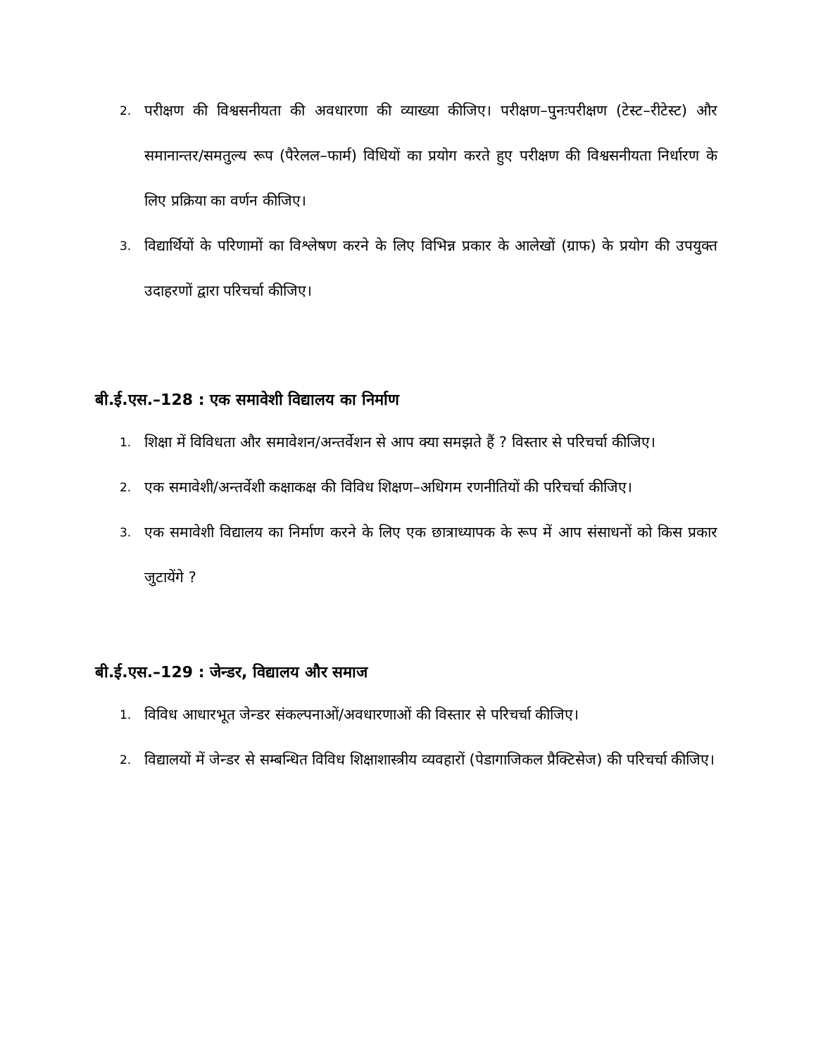2. परीक्षण की विश्वसनीयता की अवधारणा की व्याख्या कीजिए। परीक्षण–पुनःपरीक्षण (टेस्ट–रीटेस्ट) और समानान्तर/समतुल्य रूप (पैरेलल–फार्म) विधियों का प्रयोग करते हुए परीक्षण की विश्वसनीयता निर्धारण के लिए प्रक्रिया का वर्णन कीजिए।
3. विद्यार्थियों के परिणामों का विश्लेषण करने के लिए विभिन्न प्रकार के आलेखों (ग्राफ) के प्रयोग की उपयुक्त उदाहरणों द्वारा परिचर्चा कीजिए।
बी.ई.एस.–128 : एक समावेशी विद्यालय का निर्माण
1. शिक्षा में विविधता और समावेशन/अन्तर्वेशन से आप क्या समझते हैं ? विस्तार से परिचर्चा कीजिए।
2. एक समावेशी/अन्तर्वेशी कक्षाकक्ष की विविध शिक्षण–अधिगम रणनीतियों की परिचर्चा कीजिए।
3. एक समावेशी विद्यालय का निर्माण करने के लिए एक छात्राध्यापक के रूप में आप संसाधनों को किस प्रकार जुटायेंगे ?
बी.ई.एस.–129 : जेन्डर, विद्यालय और समाज
1. विविध आधारभूत जेन्डर संकल्पनाओं/अवधारणाओं की विस्तार से परिचर्चा कीजिए।
2. विद्यालयों में जेन्डर से सम्बन्धित विविध शिक्षाशास्त्रीय व्यवहारों (पेडागाजिकल प्रैक्टिसेज) की परिचर्चा कीजिए।